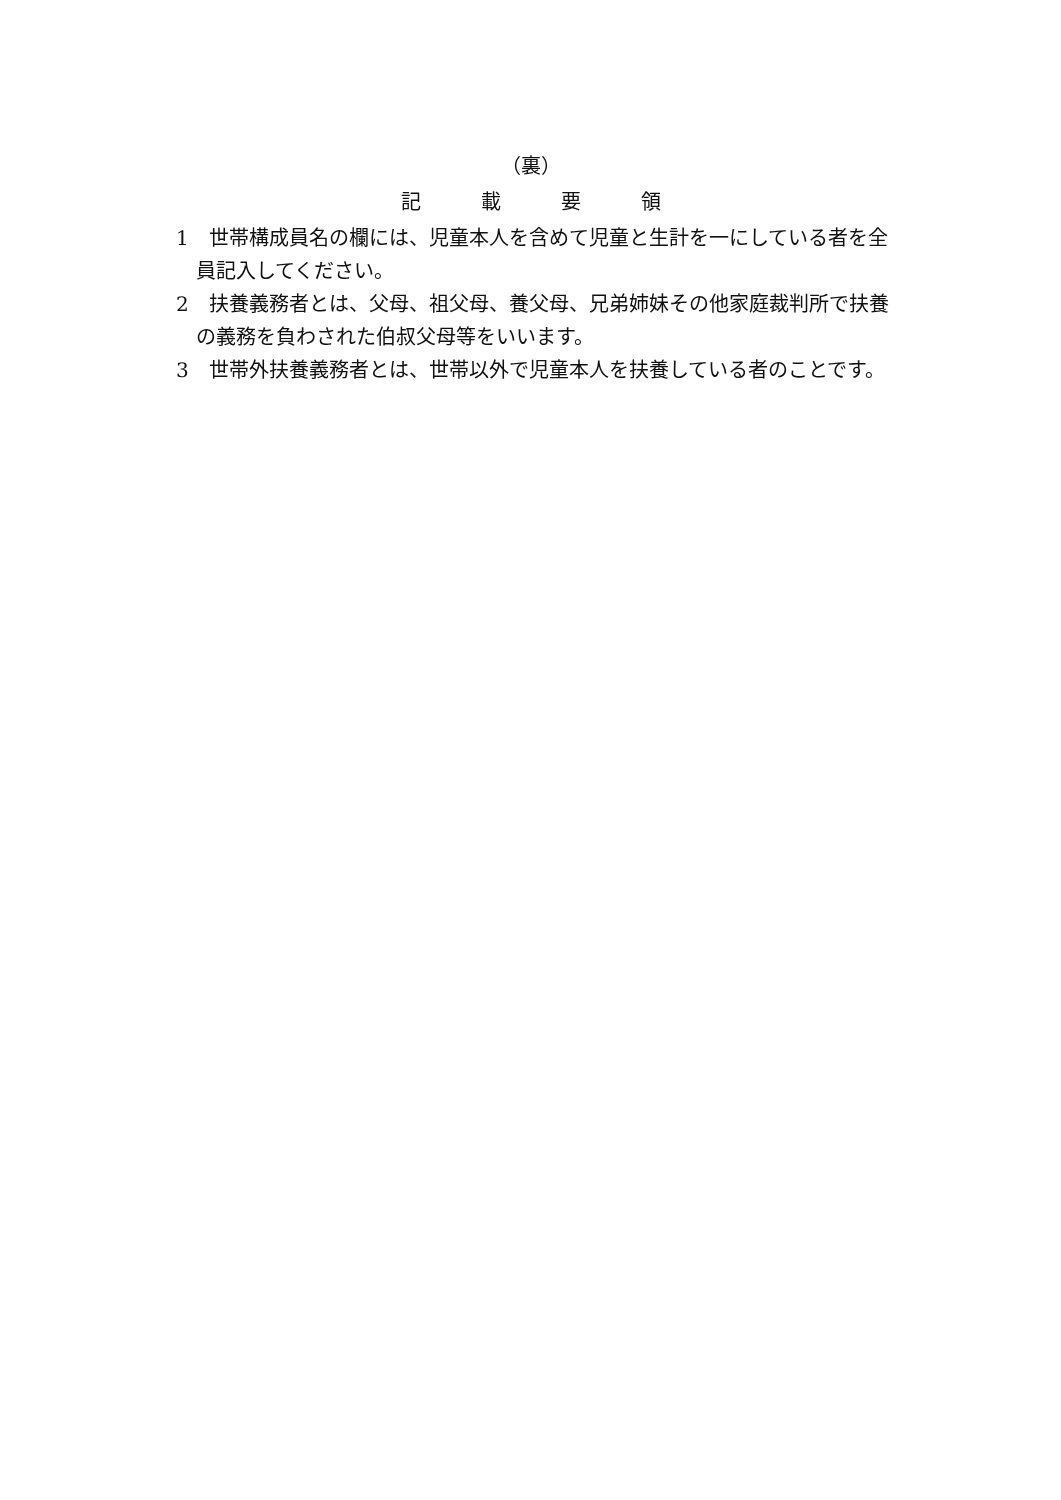（裏）
記載要領
1　世帯構成員名の欄には、児童本人を含めて児童と生計を一にしている者を全員記入してください。
2　扶養義務者とは、父母、祖父母、養父母、兄弟姉妹その他家庭裁判所で扶養の義務を負わされた伯叔父母等をいいます。
3　世帯外扶養義務者とは、世帯以外で児童本人を扶養している者のことです。